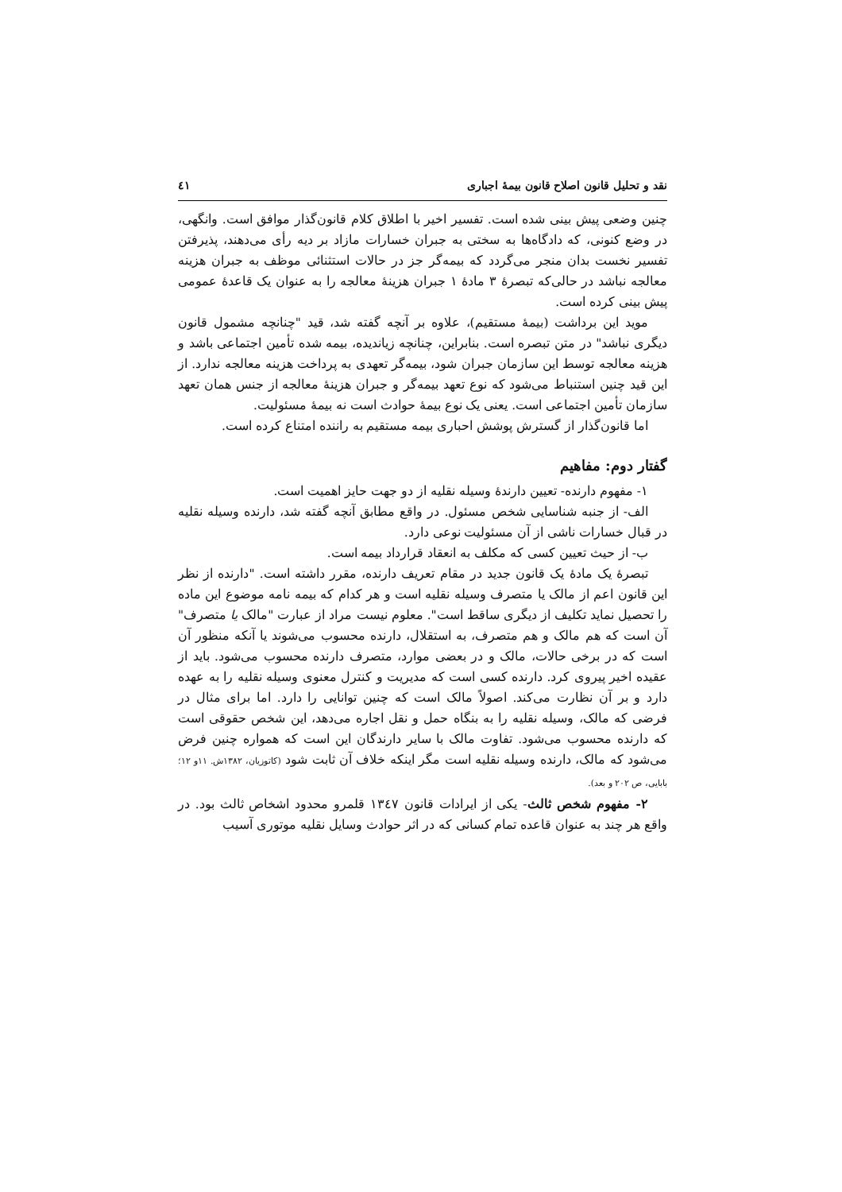نقد و تحلیل قانون اصلاح قانون بیمهٔ اجباری ٤١
چنین وضعی پیش بینی شده است. تفسیر اخیر با اطلاق کلام قانون‌گذار موافق است. وانگهی، در وضع کنونی، که دادگاه‌ها به سختی به جبران خسارات مازاد بر دیه رأی می‌دهند، پذیرفتن تفسیر نخست بدان منجر می‌گردد که بیمه‌گر جز در حالات استثنائی موظف به جبران هزینه معالجه نباشد در حالی‌که تبصرهٔ ۳ مادهٔ ۱ جبران هزینهٔ معالجه را به عنوان یک قاعدهٔ عمومی پیش بینی کرده است.
موید این برداشت (بیمهٔ مستقیم)، علاوه بر آنچه گفته شد، قید "چنانچه مشمول قانون دیگری نباشد" در متن تبصره است. بنابراین، چنانچه زیاندیده، بیمه شده تأمین اجتماعی باشد و هزینه معالجه توسط این سازمان جبران شود، بیمه‌گر تعهدی به پرداخت هزینه معالجه ندارد. از این قید چنین استنباط می‌شود که نوع تعهد بیمه‌گر و جبران هزینهٔ معالجه از جنس همان تعهد سازمان تأمین اجتماعی است. یعنی یک نوع بیمهٔ حوادث است نه بیمهٔ مسئولیت.
اما قانون‌گذار از گسترش پوشش احباری بیمه مستقیم به راننده امتناع کرده است.
گفتار دوم: مفاهیم
۱- مفهوم دارنده- تعیین دارندهٔ وسیله نقلیه از دو جهت حایز اهمیت است.
الف- از جنبه شناسایی شخص مسئول. در واقع مطابق آنچه گفته شد، دارنده وسیله نقلیه در قبال خسارات ناشی از آن مسئولیت نوعی دارد.
ب- از حیث تعیین کسی که مکلف به انعقاد قرارداد بیمه است.
تبصرهٔ یک مادهٔ یک قانون جدید در مقام تعریف دارنده، مقرر داشته است. "دارنده از نظر این قانون اعم از مالک یا متصرف وسیله نقلیه است و هر کدام که بیمه نامه موضوع این ماده را تحصیل نماید تکلیف از دیگری ساقط است". معلوم نیست مراد از عبارت "مالک یا متصرف" آن است که هم مالک و هم متصرف، به استقلال، دارنده محسوب می‌شوند یا آنکه منظور آن است که در برخی حالات، مالک و در بعضی موارد، متصرف دارنده محسوب می‌شود. باید از عقیده اخیر پیروی کرد. دارنده کسی است که مدیریت و کنترل معنوی وسیله نقلیه را به عهده دارد و بر آن نظارت می‌کند. اصولاً مالک است که چنین توانایی را دارد. اما برای مثال در فرضی که مالک، وسیله نقلیه را به بنگاه حمل و نقل اجاره می‌دهد، این شخص حقوقی است که دارنده محسوب می‌شود. تفاوت مالک با سایر دارندگان این است که همواره چنین فرض می‌شود که مالک، دارنده وسیله نقلیه است مگر اینکه خلاف آن ثابت شود (کاتوزیان، ۱۳۸۲ش. ۱۱و ۱۲؛ بابایی، ص ۲۰۲ و بعد).
۲- مفهوم شخص ثالث- یکی از ایرادات قانون ١٣٤٧ قلمرو محدود اشخاص ثالث بود. در واقع هر چند به عنوان قاعده تمام کسانی که در اثر حوادث وسایل نقلیه موتوری آسیب